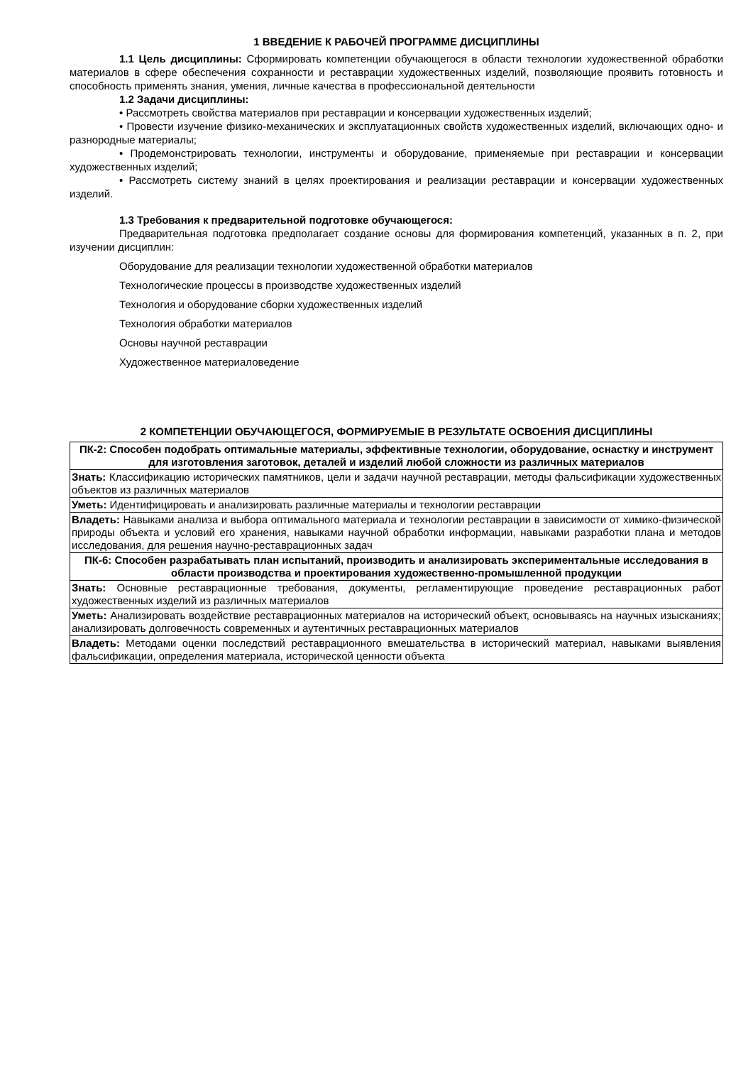1 ВВЕДЕНИЕ К РАБОЧЕЙ ПРОГРАММЕ ДИСЦИПЛИНЫ
1.1 Цель дисциплины: Сформировать компетенции обучающегося в области технологии художественной обработки материалов в сфере обеспечения сохранности и реставрации художественных изделий, позволяющие проявить готовность и способность применять знания, умения, личные качества в профессиональной деятельности
1.2 Задачи дисциплины:
• Рассмотреть свойства материалов при реставрации и консервации художественных изделий;
• Провести изучение физико-механических и эксплуатационных свойств художественных изделий, включающих одно- и разнородные материалы;
• Продемонстрировать технологии, инструменты и оборудование, применяемые при реставрации и консервации художественных изделий;
• Рассмотреть систему знаний в целях проектирования и реализации реставрации и консервации художественных изделий.
1.3 Требования к предварительной подготовке обучающегося:
Предварительная подготовка предполагает создание основы для формирования компетенций, указанных в п. 2, при изучении дисциплин:
Оборудование для реализации технологии художественной обработки материалов
Технологические процессы в производстве художественных изделий
Технология и оборудование сборки художественных изделий
Технология обработки материалов
Основы научной реставрации
Художественное материаловедение
2 КОМПЕТЕНЦИИ ОБУЧАЮЩЕГОСЯ, ФОРМИРУЕМЫЕ В РЕЗУЛЬТАТЕ ОСВОЕНИЯ ДИСЦИПЛИНЫ
| ПК-2: Способен подобрать оптимальные материалы, эффективные технологии, оборудование, оснастку и инструмент для изготовления заготовок, деталей и изделий любой сложности из различных материалов |
| Знать: Классификацию исторических памятников, цели и задачи научной реставрации, методы фальсификации художественных объектов из различных материалов |
| Уметь: Идентифицировать и анализировать различные материалы и технологии реставрации |
| Владеть: Навыками анализа и выбора оптимального материала и технологии реставрации в зависимости от химико-физической природы объекта и условий его хранения, навыками научной обработки информации, навыками разработки плана и методов исследования, для решения научно-реставрационных задач |
| ПК-6: Способен разрабатывать план испытаний, производить и анализировать экспериментальные исследования в области производства и проектирования художественно-промышленной продукции |
| Знать: Основные реставрационные требования, документы, регламентирующие проведение реставрационных работ художественных изделий из различных материалов |
| Уметь: Анализировать воздействие реставрационных материалов на исторический объект, основываясь на научных изысканиях; анализировать долговечность современных и аутентичных реставрационных материалов |
| Владеть: Методами оценки последствий реставрационного вмешательства в исторический материал, навыками выявления фальсификации, определения материала, исторической ценности объекта |